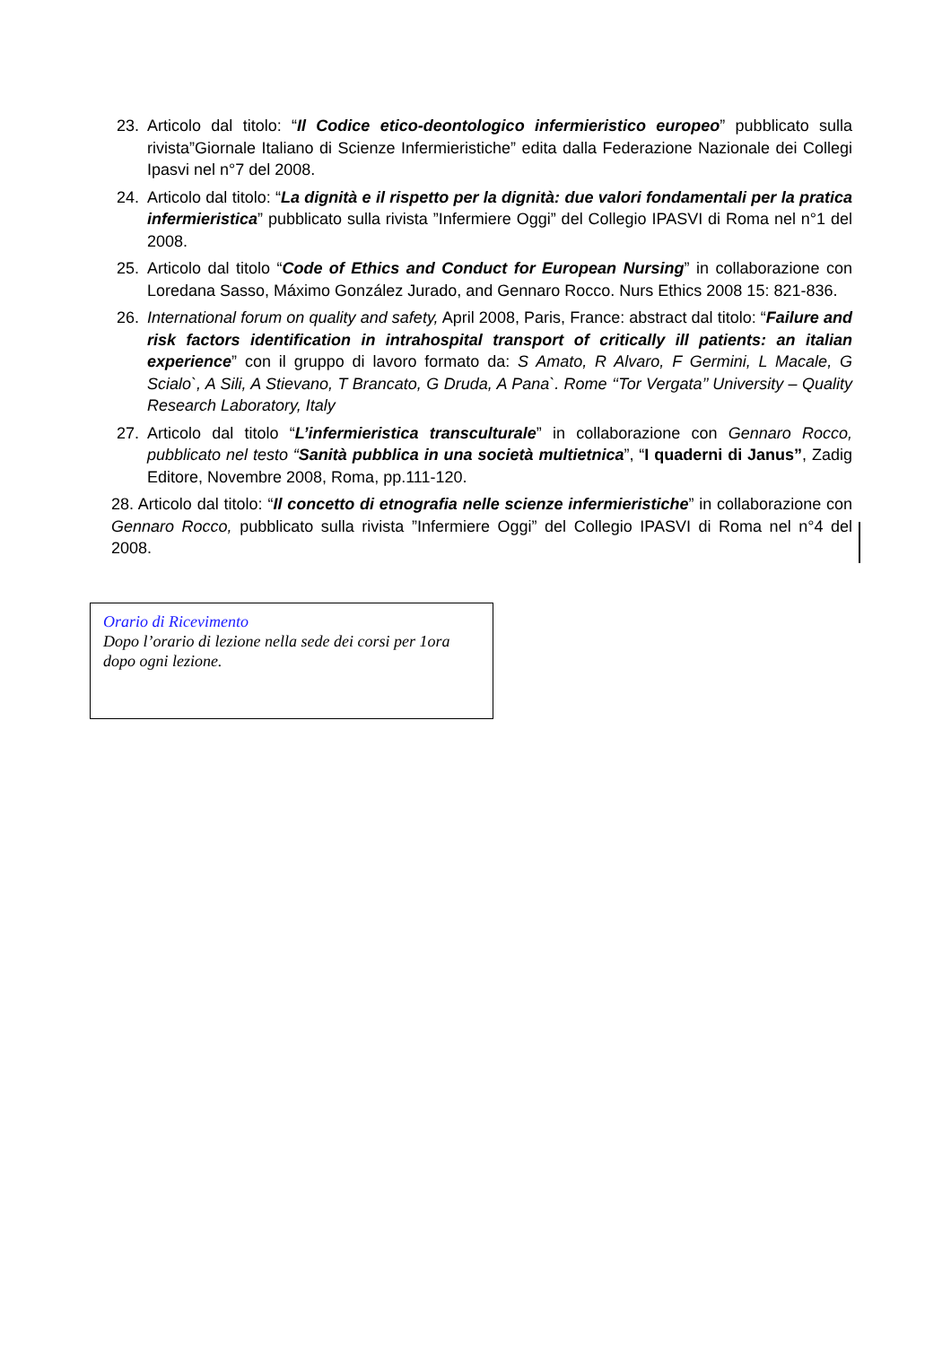23. Articolo dal titolo: “Il Codice etico-deontologico infermieristico europeo” pubblicato sulla rivista”Giornale Italiano di Scienze Infermieristiche” edita dalla Federazione Nazionale dei Collegi Ipasvi nel n°7 del 2008.
24. Articolo dal titolo: “La dignità e il rispetto per la dignità: due valori fondamentali per la pratica infermieristica” pubblicato sulla rivista ”Infermiere Oggi” del Collegio IPASVI di Roma nel n°1 del 2008.
25. Articolo dal titolo “Code of Ethics and Conduct for European Nursing” in collaborazione con Loredana Sasso, Máximo González Jurado, and Gennaro Rocco. Nurs Ethics 2008 15: 821-836.
26. International forum on quality and safety, April 2008, Paris, France: abstract dal titolo: “Failure and risk factors identification in intrahospital transport of critically ill patients: an italian experience” con il gruppo di lavoro formato da: S Amato, R Alvaro, F Germini, L Macale, G Scialo`, A Sili, A Stievano, T Brancato, G Druda, A Pana`. Rome ‘‘Tor Vergata’’ University – Quality Research Laboratory, Italy
27. Articolo dal titolo “L’infermieristica transculturale” in collaborazione con Gennaro Rocco, pubblicato nel testo “Sanità pubblica in una società multietnica”, “I quaderni di Janus”, Zadig Editore, Novembre 2008, Roma, pp.111-120.
28. Articolo dal titolo: “Il concetto di etnografia nelle scienze infermieristiche” in collaborazione con Gennaro Rocco, pubblicato sulla rivista ”Infermiere Oggi” del Collegio IPASVI di Roma nel n°4 del 2008.
Orario di Ricevimento
Dopo l’orario di lezione nella sede dei corsi per 1ora dopo ogni lezione.